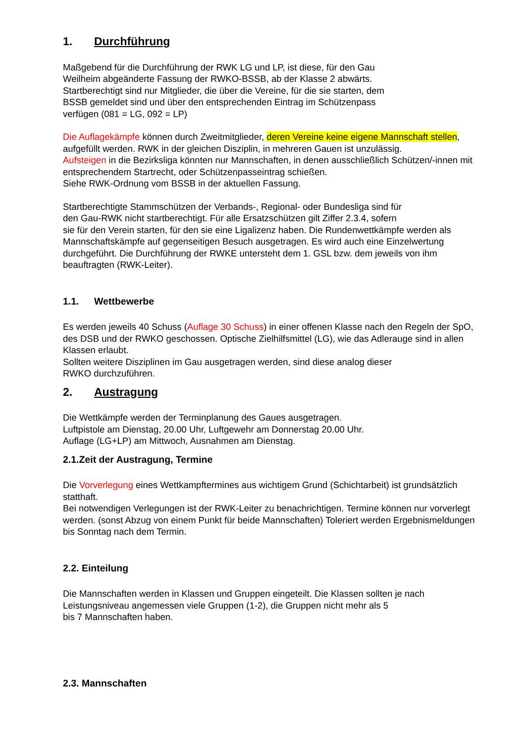1. Durchführung
Maßgebend für die Durchführung der RWK LG und LP, ist diese, für den Gau
Weilheim abgeänderte Fassung der RWKO-BSSB, ab der Klasse 2 abwärts.
Startberechtigt sind nur Mitglieder, die über die Vereine, für die sie starten, dem
BSSB gemeldet sind und über den entsprechenden Eintrag im Schützenpass
verfügen (081 = LG, 092 = LP)
Die Auflagekämpfe können durch Zweitmitglieder, deren Vereine keine eigene Mannschaft stellen, aufgefüllt werden. RWK in der gleichen Disziplin, in mehreren Gauen ist unzulässig.
Aufsteigen in die Bezirksliga könnten nur Mannschaften, in denen ausschließlich Schützen/-innen mit entsprechendem Startrecht, oder Schützenpasseintrag schießen.
Siehe RWK-Ordnung vom BSSB in der aktuellen Fassung.
Startberechtigte Stammschützen der Verbands-, Regional- oder Bundesliga sind für
den Gau-RWK nicht startberechtigt. Für alle Ersatzschützen gilt Ziffer 2.3.4, sofern
sie für den Verein starten, für den sie eine Ligalizenz haben. Die Rundenwettkämpfe werden als Mannschaftskämpfe auf gegenseitigen Besuch ausgetragen. Es wird auch eine Einzelwertung durchgeführt. Die Durchführung der RWKE untersteht dem 1. GSL bzw. dem jeweils von ihm beauftragten (RWK-Leiter).
1.1. Wettbewerbe
Es werden jeweils 40 Schuss (Auflage 30 Schuss) in einer offenen Klasse nach den Regeln der SpO, des DSB und der RWKO geschossen. Optische Zielhilfsmittel (LG), wie das Adlerauge sind in allen Klassen erlaubt.
Sollten weitere Disziplinen im Gau ausgetragen werden, sind diese analog dieser
RWKO durchzuführen.
2. Austragung
Die Wettkämpfe werden der Terminplanung des Gaues ausgetragen.
Luftpistole am Dienstag, 20.00 Uhr, Luftgewehr am Donnerstag 20.00 Uhr.
Auflage (LG+LP) am Mittwoch, Ausnahmen am Dienstag.
2.1.Zeit der Austragung, Termine
Die Vorverlegung eines Wettkampftermines aus wichtigem Grund (Schichtarbeit) ist grundsätzlich statthaft.
Bei notwendigen Verlegungen ist der RWK-Leiter zu benachrichtigen. Termine können nur vorverlegt werden. (sonst Abzug von einem Punkt für beide Mannschaften) Toleriert werden Ergebnismeldungen bis Sonntag nach dem Termin.
2.2. Einteilung
Die Mannschaften werden in Klassen und Gruppen eingeteilt. Die Klassen sollten je nach Leistungsniveau angemessen viele Gruppen (1-2), die Gruppen nicht mehr als 5
bis 7 Mannschaften haben.
2.3. Mannschaften